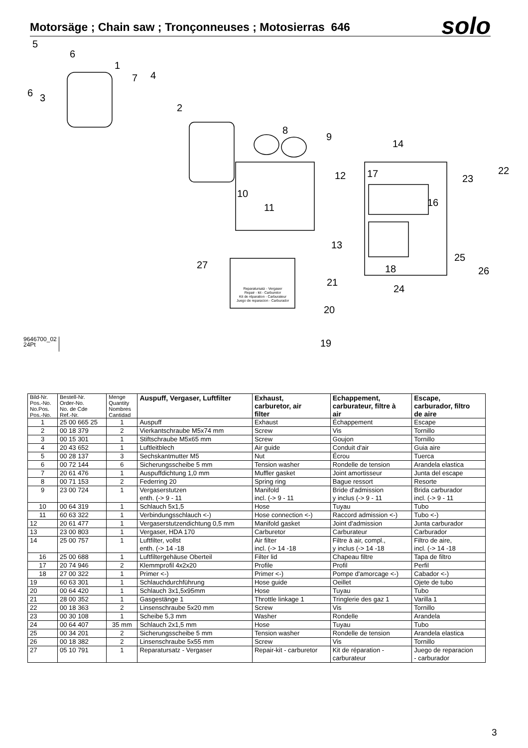Motorsäge ; Chain saw ; Tronçonneuses ; Motosierras 646
solo
5
6
1
7 4
6 3
2
8
9
14
12 17 23
22
10
11 16
13
25
27 18 26
21
24
20
19
Reparatursatz - Vergaser
Repair - kit - Carburetor
Kit de réparation - Carburateur
Juego de reparacion - Carburador
9646700_02
24Pt
| Bild-Nr. Pos.-No. No.Pos. Pos.-No. | Bestell-Nr. Order-No. No. de Cde Ref.-Nr. | Menge Quantity Nombres Cantidad | Auspuff, Vergaser, Luftfilter | Exhaust, carburetor, air filter | Echappement, carburateur, filtre à air | Escape, carburador, filtro de aire |
| --- | --- | --- | --- | --- | --- | --- |
| 1 | 25 00 665 25 | 1 | Auspuff | Exhaust | Échappement | Escape |
| 2 | 00 18 379 | 2 | Vierkantschraube M5x74 mm | Screw | Vis | Tornillo |
| 3 | 00 15 301 | 1 | Stiftschraube M5x65 mm | Screw | Goujon | Tornillo |
| 4 | 20 43 652 | 1 | Luftleitblech | Air guide | Conduit d'air | Guia aire |
| 5 | 00 28 137 | 3 | Sechskantmutter M5 | Nut | Écrou | Tuerca |
| 6 | 00 72 144 | 6 | Sicherungsscheibe 5 mm | Tension washer | Rondelle de tension | Arandela elastica |
| 7 | 20 61 476 | 1 | Auspuffdichtung 1,0 mm | Muffler gasket | Joint amortisseur | Junta del escape |
| 8 | 00 71 153 | 2 | Federring 20 | Spring ring | Bague ressort | Resorte |
| 9 | 23 00 724 | 1 | Vergaserstutzen enth. (-> 9 - 11 | Manifold incl. (-> 9 - 11 | Bride d'admission y inclus (-> 9 - 11 | Brida carburador incl. (-> 9 - 11 |
| 10 | 00 64 319 | 1 | Schlauch 5x1,5 | Hose | Tuyau | Tubo |
| 11 | 60 63 322 | 1 | Verbindungsschlauch <-) | Hose connection <-) | Raccord admission <-) | Tubo <-) |
| 12 | 20 61 477 | 1 | Vergaserstutzendichtung 0,5 mm | Manifold gasket | Joint d'admission | Junta carburador |
| 13 | 23 00 803 | 1 | Vergaser, HDA 170 | Carburetor | Carburateur | Carburador |
| 14 | 25 00 757 | 1 | Luftfilter, vollst enth. (-> 14 -18 | Air filter incl. (-> 14 -18 | Filtre à air, compl., y inclus (-> 14 -18 | Filtro de aire, incl. (-> 14 -18 |
| 16 | 25 00 688 | 1 | Luftfiltergehäuse Oberteil | Filter lid | Chapeau filtre | Tapa de filtro |
| 17 | 20 74 946 | 2 | Klemmprofil 4x2x20 | Profile | Profil | Perfil |
| 18 | 27 00 322 | 1 | Primer <-) | Primer <-) | Pompe d'amorcage <-) | Cabador <-) |
| 19 | 60 63 301 | 1 | Schlauchdurchführung | Hose guide | Oeillet | Ojete de tubo |
| 20 | 00 64 420 | 1 | Schlauch 3x1,5x95mm | Hose | Tuyau | Tubo |
| 21 | 28 00 352 | 1 | Gasgestänge 1 | Throttle linkage 1 | Tringlerie des gaz 1 | Varilla 1 |
| 22 | 00 18 363 | 2 | Linsenschraube 5x20 mm | Screw | Vis | Tornillo |
| 23 | 00 30 108 | 1 | Scheibe 5,3 mm | Washer | Rondelle | Arandela |
| 24 | 00 64 407 | 35 mm | Schlauch 2x1,5 mm | Hose | Tuyau | Tubo |
| 25 | 00 34 201 | 2 | Sicherungsscheibe 5 mm | Tension washer | Rondelle de tension | Arandela elastica |
| 26 | 00 18 382 | 2 | Linsenschraube 5x55 mm | Screw | Vis | Tornillo |
| 27 | 05 10 791 | 1 | Reparatursatz - Vergaser | Repair-kit - carburetor | Kit de réparation - carburateur | Juego de reparacion - carburador |
3